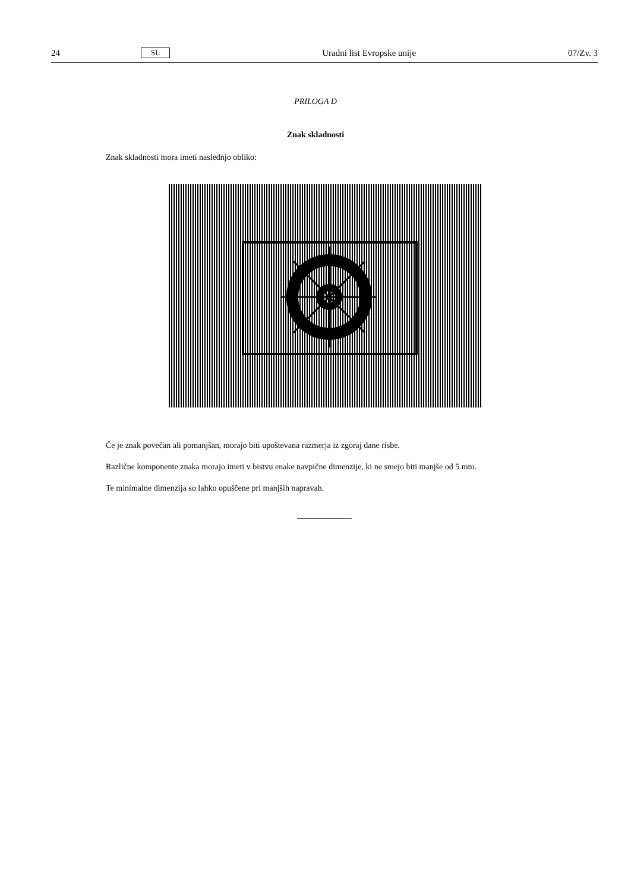24 SL Uradni list Evropske unije 07/Zv. 3
PRILOGA D
Znak skladnosti
Znak skladnosti mora imeti naslednjo obliko:
Če je znak povečan ali pomanjšan, morajo biti upoštevana razmerja iz zgoraj dane risbe.
Različne komponente znaka morajo imeti v bistvu enake navpične dimenzije, ki ne smejo biti manjše od 5 mm.
Te minimalne dimenzija so lahko opuščene pri manjših napravah.